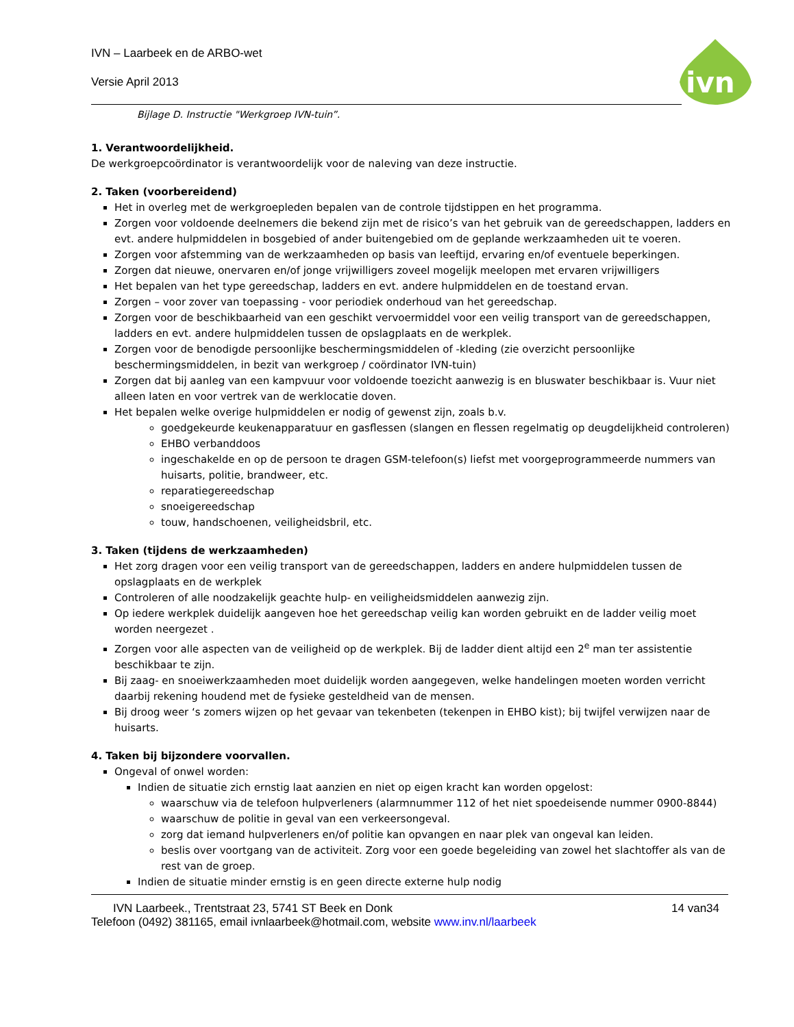ivn
IVN – Laarbeek en de ARBO-wet
Versie April 2013
Bijlage D. Instructie "Werkgroep IVN-tuin”.
1. Verantwoordelijkheid.
De werkgroepcoördinator is verantwoordelijk voor de naleving van deze instructie.
2. Taken (voorbereidend)
Het in overleg met de werkgroepleden bepalen van de controle tijdstippen en het programma.
Zorgen voor voldoende deelnemers die bekend zijn met de risico’s van het gebruik van de gereedschappen, ladders en evt. andere hulpmiddelen in bosgebied of ander buitengebied om de geplande werkzaamheden uit te voeren.
Zorgen voor afstemming van de werkzaamheden op basis van leeftijd, ervaring en/of eventuele beperkingen.
Zorgen dat nieuwe, onervaren en/of jonge vrijwilligers zoveel mogelijk meelopen met ervaren vrijwilligers
Het bepalen van het type gereedschap, ladders en evt. andere hulpmiddelen en de toestand ervan.
Zorgen – voor zover van toepassing - voor periodiek onderhoud van het gereedschap.
Zorgen voor de beschikbaarheid van een geschikt vervoermiddel voor een veilig transport van de gereedschappen, ladders en evt. andere hulpmiddelen tussen de opslagplaats en de werkplek.
Zorgen voor de benodigde persoonlijke beschermingsmiddelen of -kleding (zie overzicht persoonlijke beschermingsmiddelen, in bezit van werkgroep / coördinator IVN-tuin)
Zorgen dat bij aanleg van een kampvuur voor voldoende toezicht aanwezig is en bluswater beschikbaar is. Vuur niet alleen laten en voor vertrek van de werklocatie doven.
Het bepalen welke overige hulpmiddelen er nodig of gewenst zijn, zoals b.v.
goedgekeurde keukenapparatuur en gasflessen (slangen en flessen regelmatig op deugdelijkheid controleren)
EHBO verbanddoos
ingeschakelde en op de persoon te dragen GSM-telefoon(s) liefst met voorgeprogrammeerde nummers van huisarts, politie, brandweer, etc.
reparatiegereedschap
snoeigereedschap
touw, handschoenen, veiligheidsbril, etc.
3. Taken (tijdens de werkzaamheden)
Het zorg dragen voor een veilig transport van de gereedschappen, ladders en andere hulpmiddelen tussen de opslagplaats en de werkplek
Controleren of alle noodzakelijk geachte hulp- en veiligheidsmiddelen aanwezig zijn.
Op iedere werkplek duidelijk aangeven hoe het gereedschap veilig kan worden gebruikt en de ladder veilig moet worden neergezet .
Zorgen voor alle aspecten van de veiligheid op de werkplek. Bij de ladder dient altijd een 2<sup>e</sup> man ter assistentie beschikbaar te zijn.
Bij zaag- en snoeiwerkzaamheden moet duidelijk worden aangegeven, welke handelingen moeten worden verricht daarbij rekening houdend met de fysieke gesteldheid van de mensen.
Bij droog weer ‘s zomers wijzen op het gevaar van tekenbeten (tekenpen in EHBO kist); bij twijfel verwijzen naar de huisarts.
4. Taken bij bijzondere voorvallen.
Ongeval of onwel worden:
Indien de situatie zich ernstig laat aanzien en niet op eigen kracht kan worden opgelost:
waarschuw via de telefoon hulpverleners (alarmnummer 112 of het niet spoedeisende nummer 0900-8844)
waarschuw de politie in geval van een verkeersongeval.
zorg dat iemand hulpverleners en/of politie kan opvangen en naar plek van ongeval kan leiden.
beslis over voortgang van de activiteit. Zorg voor een goede begeleiding van zowel het slachtoffer als van de rest van de groep.
Indien de situatie minder ernstig is en geen directe externe hulp nodig
IVN Laarbeek., Trentstraat 23, 5741 ST Beek en Donk 14 van34
Telefoon (0492) 381165, email ivnlaarbeek@hotmail.com, website www.inv.nl/laarbeek